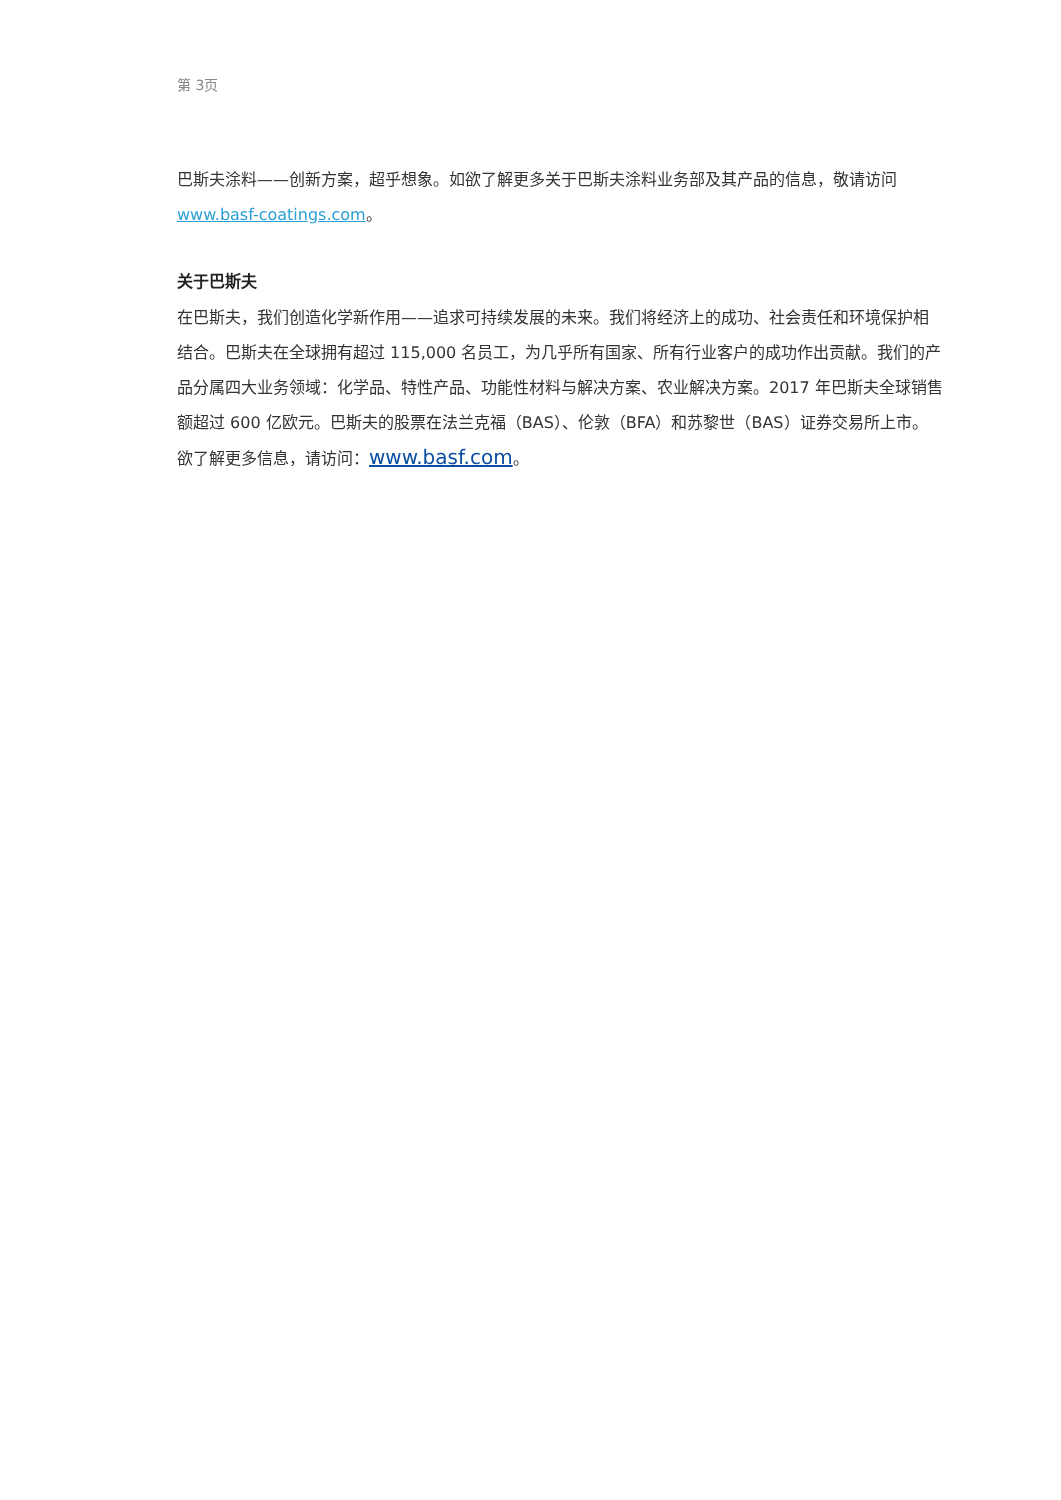第 3页
巴斯夫涂料——创新方案，超乎想象。如欲了解更多关于巴斯夫涂料业务部及其产品的信息，敬请访问 www.basf-coatings.com。
关于巴斯夫
在巴斯夫，我们创造化学新作用——追求可持续发展的未来。我们将经济上的成功、社会责任和环境保护相结合。巴斯夫在全球拥有超过 115,000 名员工，为几乎所有国家、所有行业客户的成功作出贡献。我们的产品分属四大业务领域：化学品、特性产品、功能性材料与解决方案、农业解决方案。2017 年巴斯夫全球销售额超过 600 亿欧元。巴斯夫的股票在法兰克福（BAS）、伦敦（BFA）和苏黎世（BAS）证券交易所上市。欲了解更多信息，请访问：www.basf.com。